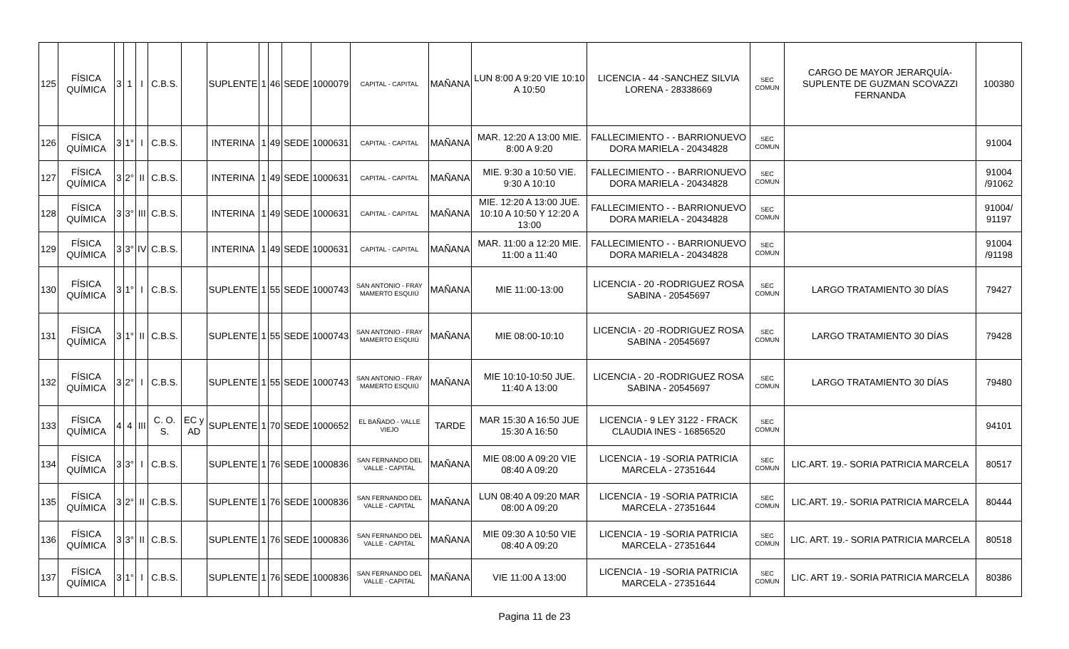| 125 | FÍSICA QUÍMICA | 3 | 1 | I | C.B.S. | | SUPLENTE | 1 | 46 | SEDE | 1000079 | CAPITAL - CAPITAL | MAÑANA | LUN 8:00 A 9:20 VIE 10:10 A 10:50 | LICENCIA - 44 -SANCHEZ SILVIA LORENA - 28338669 | SEC COMUN | CARGO DE MAYOR JERARQUÍA- SUPLENTE DE GUZMAN SCOVAZZI FERNANDA | 100380 |
| 126 | FÍSICA QUÍMICA | 3 | 1° | I | C.B.S. | | INTERINA | 1 | 49 | SEDE | 1000631 | CAPITAL - CAPITAL | MAÑANA | MAR. 12:20 A 13:00 MIE. 8:00 A 9:20 | FALLECIMIENTO - - BARRIONUEVO DORA MARIELA - 20434828 | SEC COMUN | | 91004 |
| 127 | FÍSICA QUÍMICA | 3 | 2° | II | C.B.S. | | INTERINA | 1 | 49 | SEDE | 1000631 | CAPITAL - CAPITAL | MAÑANA | MIE. 9:30 a 10:50 VIE. 9:30 A 10:10 | FALLECIMIENTO - - BARRIONUEVO DORA MARIELA - 20434828 | SEC COMUN | | 91004 /91062 |
| 128 | FÍSICA QUÍMICA | 3 | 3° | III | C.B.S. | | INTERINA | 1 | 49 | SEDE | 1000631 | CAPITAL - CAPITAL | MAÑANA | MIE. 12:20 A 13:00 JUE. 10:10 A 10:50 Y 12:20 A 13:00 | FALLECIMIENTO - - BARRIONUEVO DORA MARIELA - 20434828 | SEC COMUN | | 91004/ 91197 |
| 129 | FÍSICA QUÍMICA | 3 | 3° | IV | C.B.S. | | INTERINA | 1 | 49 | SEDE | 1000631 | CAPITAL - CAPITAL | MAÑANA | MAR. 11:00 a 12:20 MIE. 11:00 a 11:40 | FALLECIMIENTO - - BARRIONUEVO DORA MARIELA - 20434828 | SEC COMUN | | 91004 /91198 |
| 130 | FÍSICA QUÍMICA | 3 | 1° | I | C.B.S. | | SUPLENTE | 1 | 55 | SEDE | 1000743 | SAN ANTONIO - FRAY MAMERTO ESQUIÚ | MAÑANA | MIE 11:00-13:00 | LICENCIA - 20 -RODRIGUEZ ROSA SABINA - 20545697 | SEC COMUN | LARGO TRATAMIENTO 30 DÍAS | 79427 |
| 131 | FÍSICA QUÍMICA | 3 | 1° | II | C.B.S. | | SUPLENTE | 1 | 55 | SEDE | 1000743 | SAN ANTONIO - FRAY MAMERTO ESQUIÚ | MAÑANA | MIE 08:00-10:10 | LICENCIA - 20 -RODRIGUEZ ROSA SABINA - 20545697 | SEC COMUN | LARGO TRATAMIENTO 30 DÍAS | 79428 |
| 132 | FÍSICA QUÍMICA | 3 | 2° | I | C.B.S. | | SUPLENTE | 1 | 55 | SEDE | 1000743 | SAN ANTONIO - FRAY MAMERTO ESQUIÚ | MAÑANA | MIE 10:10-10:50 JUE. 11:40 A 13:00 | LICENCIA - 20 -RODRIGUEZ ROSA SABINA - 20545697 | SEC COMUN | LARGO TRATAMIENTO 30 DÍAS | 79480 |
| 133 | FÍSICA QUÍMICA | 4 | 4 | III | C. O. S. | EC y AD | SUPLENTE | 1 | 70 | SEDE | 1000652 | EL BAÑADO - VALLE VIEJO | TARDE | MAR 15:30 A 16:50 JUE 15:30 A 16:50 | LICENCIA - 9 LEY 3122 - FRACK CLAUDIA INES - 16856520 | SEC COMUN | | 94101 |
| 134 | FÍSICA QUÍMICA | 3 | 3° | I | C.B.S. | | SUPLENTE | 1 | 76 | SEDE | 1000836 | SAN FERNANDO DEL VALLE - CAPITAL | MAÑANA | MIE 08:00 A 09:20 VIE 08:40 A 09:20 | LICENCIA - 19 -SORIA PATRICIA MARCELA - 27351644 | SEC COMUN | LIC.ART. 19.- SORIA PATRICIA MARCELA | 80517 |
| 135 | FÍSICA QUÍMICA | 3 | 2° | II | C.B.S. | | SUPLENTE | 1 | 76 | SEDE | 1000836 | SAN FERNANDO DEL VALLE - CAPITAL | MAÑANA | LUN 08:40 A 09:20 MAR 08:00 A 09:20 | LICENCIA - 19 -SORIA PATRICIA MARCELA - 27351644 | SEC COMUN | LIC.ART. 19.- SORIA PATRICIA MARCELA | 80444 |
| 136 | FÍSICA QUÍMICA | 3 | 3° | II | C.B.S. | | SUPLENTE | 1 | 76 | SEDE | 1000836 | SAN FERNANDO DEL VALLE - CAPITAL | MAÑANA | MIE 09:30 A 10:50 VIE 08:40 A 09:20 | LICENCIA - 19 -SORIA PATRICIA MARCELA - 27351644 | SEC COMUN | LIC. ART. 19.- SORIA PATRICIA MARCELA | 80518 |
| 137 | FÍSICA QUÍMICA | 3 | 1° | I | C.B.S. | | SUPLENTE | 1 | 76 | SEDE | 1000836 | SAN FERNANDO DEL VALLE - CAPITAL | MAÑANA | VIE 11:00 A 13:00 | LICENCIA - 19 -SORIA PATRICIA MARCELA - 27351644 | SEC COMUN | LIC. ART 19.- SORIA PATRICIA MARCELA | 80386 |
Pagina 11 de 23